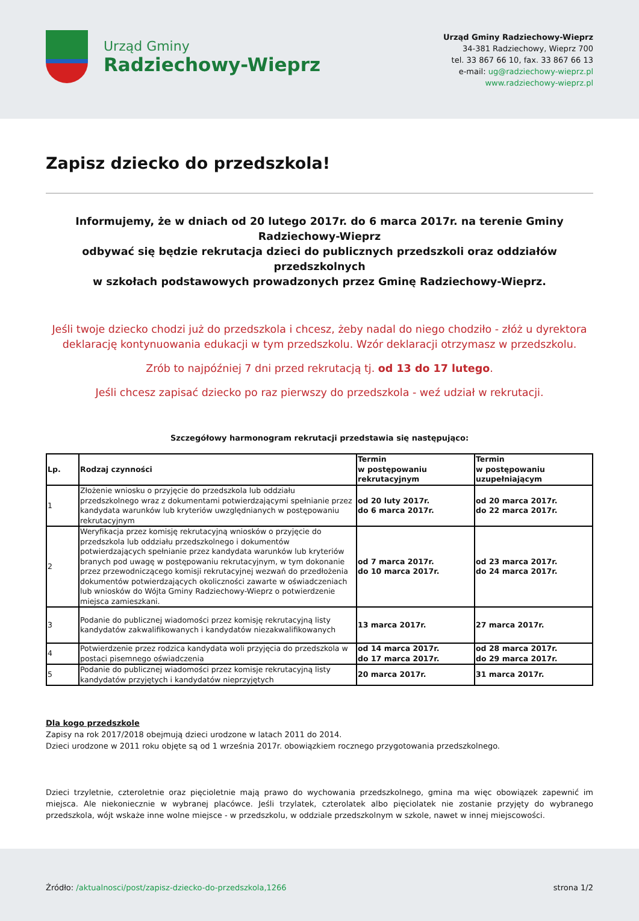Urząd Gminy
Radziechowy-Wieprz
Urząd Gminy Radziechowy-Wieprz
34-381 Radziechowy, Wieprz 700
tel. 33 867 66 10, fax. 33 867 66 13
e-mail: ug@radziechowy-wieprz.pl
www.radziechowy-wieprz.pl
Zapisz dziecko do przedszkola!
Informujemy, że w dniach od 20 lutego 2017r. do 6 marca 2017r. na terenie Gminy Radziechowy-Wieprz
odbywać się będzie rekrutacja dzieci do publicznych przedszkoli oraz oddziałów przedszkolnych
w szkołach podstawowych prowadzonych przez Gminę Radziechowy-Wieprz.
Jeśli twoje dziecko chodzi już do przedszkola i chcesz, żeby nadal do niego chodziło - złóż u dyrektora deklarację kontynuowania edukacji w tym przedszkolu. Wzór deklaracji otrzymasz w przedszkolu.
Zrób to najpóźniej 7 dni przed rekrutacją tj. od 13 do 17 lutego.
Jeśli chcesz zapisać dziecko po raz pierwszy do przedszkola - weź udział w rekrutacji.
Szczegółowy harmonogram rekrutacji przedstawia się następująco:
| Lp. | Rodzaj czynności | Termin w postępowaniu rekrutacyjnym | Termin w postępowaniu uzupełniającym |
| --- | --- | --- | --- |
| 1 | Złożenie wniosku o przyjęcie do przedszkola lub oddziału przedszkolnego wraz z dokumentami potwierdzającymi spełnianie przez kandydata warunków lub kryteriów uwzględnianych w postępowaniu rekrutacyjnym | od 20 luty 2017r. do 6 marca 2017r. | od 20 marca 2017r. do 22 marca 2017r. |
| 2 | Weryfikacja przez komisję rekrutacyjną wniosków o przyjęcie do przedszkola lub oddziału przedszkolnego i dokumentów potwierdzających spełnianie przez kandydata warunków lub kryteriów branych pod uwagę w postępowaniu rekrutacyjnym, w tym dokonanie przez przewodniczącego komisji rekrutacyjnej wezwań do przedłożenia dokumentów potwierdzających okoliczności zawarte w oświadczeniach lub wniosków do Wójta Gminy Radziechowy-Wieprz o potwierdzenie miejsca zamieszkani. | od 7 marca 2017r. do 10 marca 2017r. | od 23 marca 2017r. do 24 marca 2017r. |
| 3 | Podanie do publicznej wiadomości przez komisję rekrutacyjną listy kandydatów zakwalifikowanych i kandydatów niezakwalifikowanych | 13 marca 2017r. | 27 marca 2017r. |
| 4 | Potwierdzenie przez rodzica kandydata woli przyjęcia do przedszkola w postaci pisemnego oświadczenia | od 14 marca 2017r. do 17 marca 2017r. | od 28 marca 2017r. do 29 marca 2017r. |
| 5 | Podanie do publicznej wiadomości przez komisje rekrutacyjną listy kandydatów przyjętych i kandydatów nieprzyjętych | 20 marca 2017r. | 31 marca 2017r. |
Dla kogo przedszkole
Zapisy na rok 2017/2018 obejmują dzieci urodzone w latach 2011 do 2014.
Dzieci urodzone w 2011 roku objęte są od 1 września 2017r. obowiązkiem rocznego przygotowania przedszkolnego.
Dzieci trzyletnie, czteroletnie oraz pięcioletnie mają prawo do wychowania przedszkolnego, gmina ma więc obowiązek zapewnić im miejsca. Ale niekoniecznie w wybranej placówce. Jeśli trzylatek, czterolatek albo pięciolatek nie zostanie przyjęty do wybranego przedszkola, wójt wskaże inne wolne miejsce - w przedszkolu, w oddziale przedszkolnym w szkole, nawet w innej miejscowości.
Źródło: /aktualnosci/post/zapisz-dziecko-do-przedszkola,1266
strona 1/2